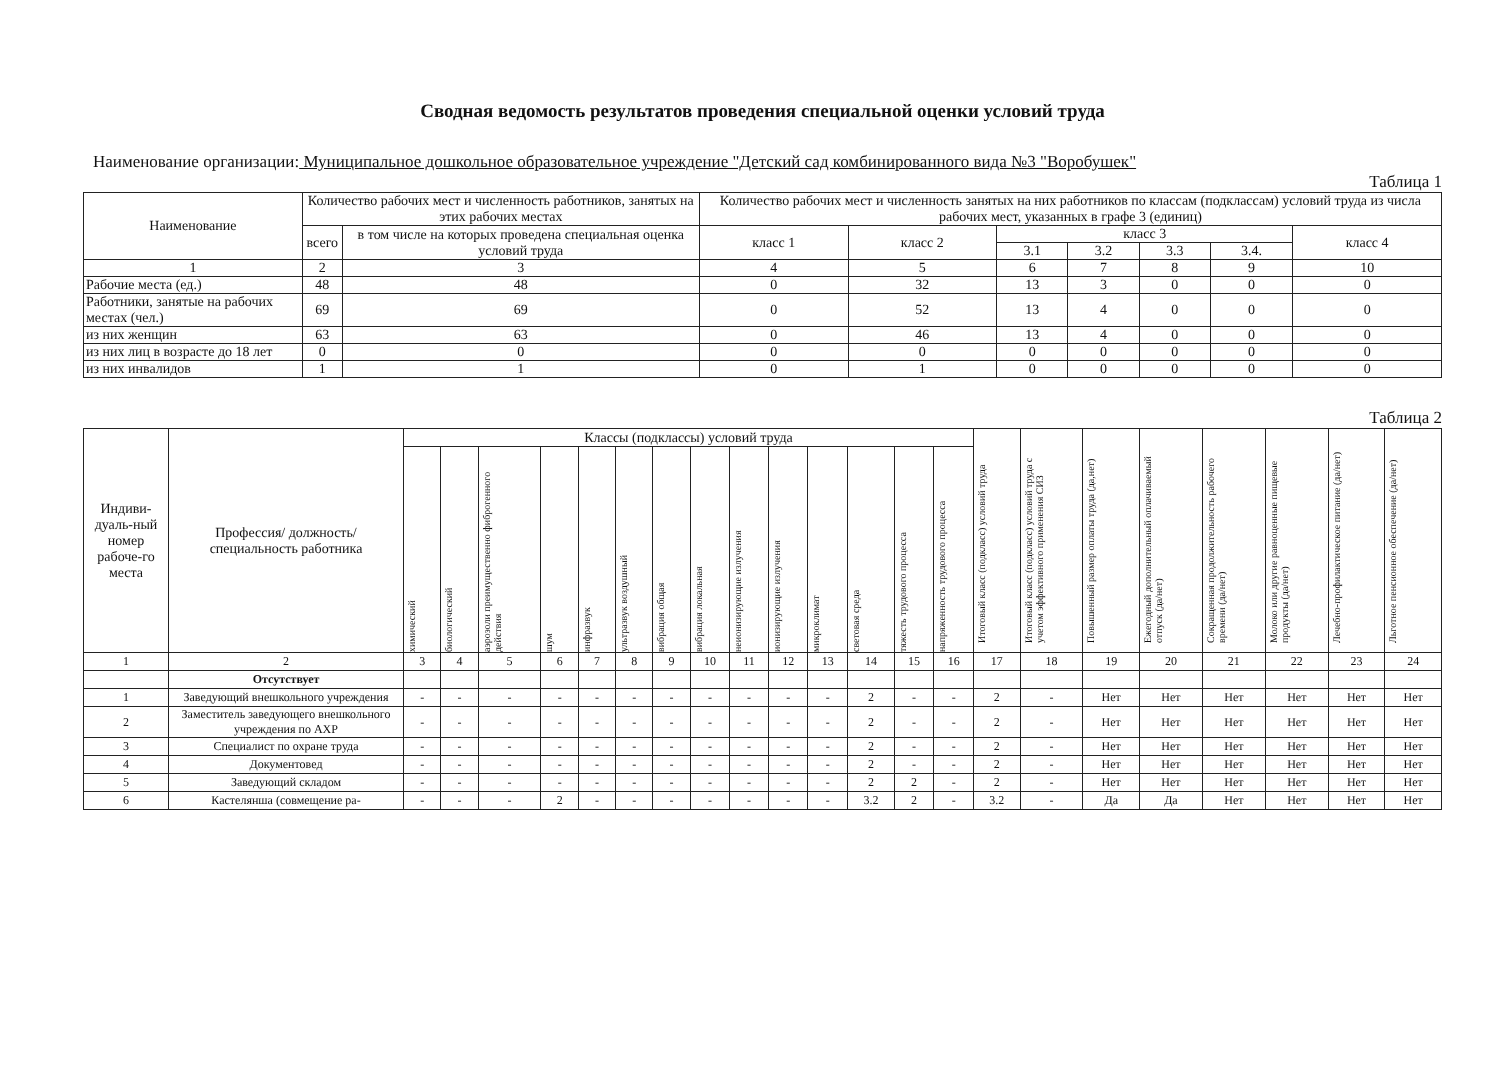Сводная ведомость результатов проведения специальной оценки условий труда
Наименование организации: Муниципальное дошкольное образовательное учреждение "Детский сад комбинированного вида №3 "Воробушек"
Таблица 1
| Наименование | Количество рабочих мест и численность работников, занятых на этих рабочих местах | | Количество рабочих мест и численность занятых на них работников по классам (подклассам) условий труда из числа рабочих мест, указанных в графе 3 (единиц) | | | | | | |
| --- | --- | --- | --- | --- | --- | --- | --- | --- | --- |
| | всего | в том числе на которых проведена специальная оценка условий труда | класс 1 | класс 2 | класс 3 | | | | класс 4 |
| | | | | | 3.1 | 3.2 | 3.3 | 3.4. | |
| 1 | 2 | 3 | 4 | 5 | 6 | 7 | 8 | 9 | 10 |
| Рабочие места (ед.) | 48 | 48 | 0 | 32 | 13 | 3 | 0 | 0 | 0 |
| Работники, занятые на рабочих местах (чел.) | 69 | 69 | 0 | 52 | 13 | 4 | 0 | 0 | 0 |
| из них женщин | 63 | 63 | 0 | 46 | 13 | 4 | 0 | 0 | 0 |
| из них лиц в возрасте до 18 лет | 0 | 0 | 0 | 0 | 0 | 0 | 0 | 0 | 0 |
| из них инвалидов | 1 | 1 | 0 | 1 | 0 | 0 | 0 | 0 | 0 |
Таблица 2
| Индиви-дуаль-ный номер рабоче-го места | Профессия/ должность/ специальность работника | Классы (подклассы) условий труда | | | | | | | | | | | | | | Итоговый класс (подкласс) условий труда | Итоговый класс (подкласс) условий труда с учетом эффективного применения СИЗ | Повышенный размер оплаты труда (да,нет) | Ежегодный дополнительный оплачиваемый отпуск (да/нет) | Сокращенная продолжительность рабочего времени (да/нет) | Молоко или другие равноценные пищевые продукты (да/нет) | Лечебно-профилактическое питание (да/нет) | Льготное пенсионное обеспечение (да/нет) |
| --- | --- | --- | --- | --- | --- | --- | --- | --- | --- | --- | --- | --- | --- | --- | --- | --- | --- | --- | --- | --- | --- | --- | --- |
| | | химический | биологический | аэрозоли преимущественно фиброгенного действия | шум | инфразвук | ультразвук воздушный | вибрация общая | вибрация локальная | неионизирующие излучения | ионизирующие излучения | микроклимат | световая среда | тяжесть трудового процесса | напряженность трудового процесса | | | | | | | | |
| 1 | 2 | 3 | 4 | 5 | 6 | 7 | 8 | 9 | 10 | 11 | 12 | 13 | 14 | 15 | 16 | 17 | 18 | 19 | 20 | 21 | 22 | 23 | 24 |
| | Отсутствует | | | | | | | | | | | | | | | | | | | | | | |
| 1 | Заведующий внешкольного учреждения | - | - | - | - | - | - | - | - | - | - | - | 2 | - | - | 2 | - | Нет | Нет | Нет | Нет | Нет | Нет |
| 2 | Заместитель заведующего внешкольного учреждения по АХР | - | - | - | - | - | - | - | - | - | - | - | 2 | - | - | 2 | - | Нет | Нет | Нет | Нет | Нет | Нет |
| 3 | Специалист по охране труда | - | - | - | - | - | - | - | - | - | - | - | 2 | - | - | 2 | - | Нет | Нет | Нет | Нет | Нет | Нет |
| 4 | Документовед | - | - | - | - | - | - | - | - | - | - | - | 2 | - | - | 2 | - | Нет | Нет | Нет | Нет | Нет | Нет |
| 5 | Заведующий складом | - | - | - | - | - | - | - | - | - | - | - | 2 | 2 | - | 2 | - | Нет | Нет | Нет | Нет | Нет | Нет |
| 6 | Кастелянша (совмещение ра- | - | - | - | 2 | - | - | - | - | - | - | - | 3.2 | 2 | - | 3.2 | - | Да | Да | Нет | Нет | Нет | Нет |